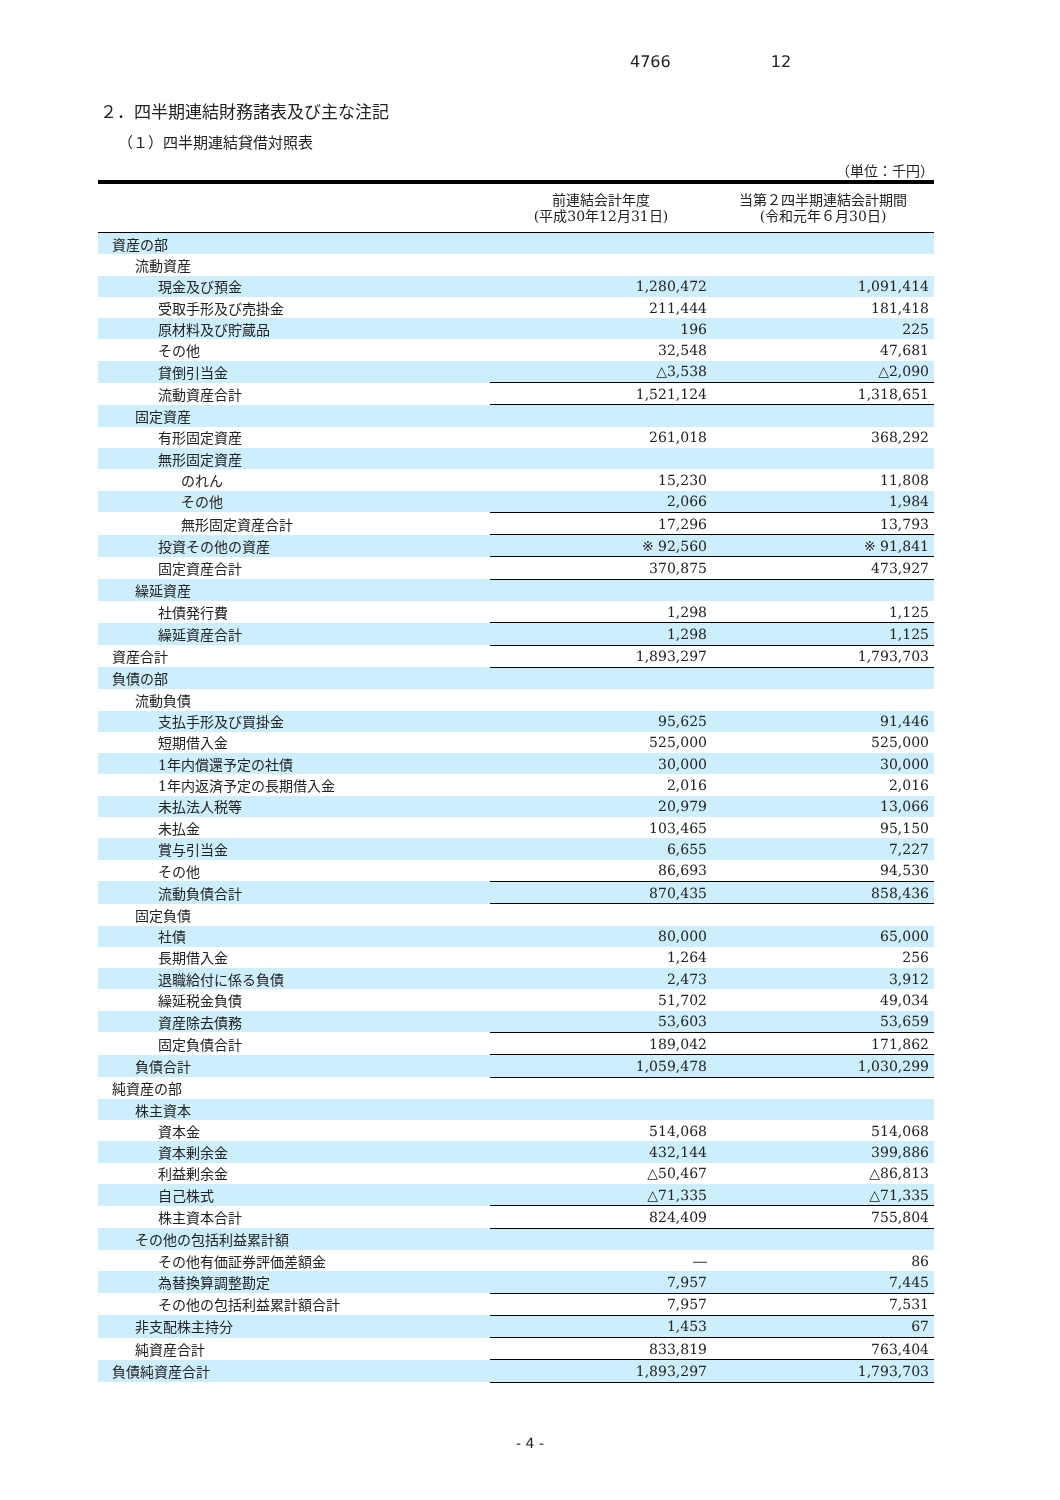4766 12
２．四半期連結財務諸表及び主な注記
（１）四半期連結貸借対照表
（単位：千円）
| | 前連結会計年度 (平成30年12月31日) | 当第２四半期連結会計期間 (令和元年６月30日) |
| --- | --- | --- |
| 資産の部 | | |
| 流動資産 | | |
| 現金及び預金 | 1,280,472 | 1,091,414 |
| 受取手形及び売掛金 | 211,444 | 181,418 |
| 原材料及び貯蔵品 | 196 | 225 |
| その他 | 32,548 | 47,681 |
| 貸倒引当金 | △3,538 | △2,090 |
| 流動資産合計 | 1,521,124 | 1,318,651 |
| 固定資産 | | |
| 有形固定資産 | 261,018 | 368,292 |
| 無形固定資産 | | |
| のれん | 15,230 | 11,808 |
| その他 | 2,066 | 1,984 |
| 無形固定資産合計 | 17,296 | 13,793 |
| 投資その他の資産 | ※ 92,560 | ※ 91,841 |
| 固定資産合計 | 370,875 | 473,927 |
| 繰延資産 | | |
| 社債発行費 | 1,298 | 1,125 |
| 繰延資産合計 | 1,298 | 1,125 |
| 資産合計 | 1,893,297 | 1,793,703 |
| 負債の部 | | |
| 流動負債 | | |
| 支払手形及び買掛金 | 95,625 | 91,446 |
| 短期借入金 | 525,000 | 525,000 |
| 1年内償還予定の社債 | 30,000 | 30,000 |
| 1年内返済予定の長期借入金 | 2,016 | 2,016 |
| 未払法人税等 | 20,979 | 13,066 |
| 未払金 | 103,465 | 95,150 |
| 賞与引当金 | 6,655 | 7,227 |
| その他 | 86,693 | 94,530 |
| 流動負債合計 | 870,435 | 858,436 |
| 固定負債 | | |
| 社債 | 80,000 | 65,000 |
| 長期借入金 | 1,264 | 256 |
| 退職給付に係る負債 | 2,473 | 3,912 |
| 繰延税金負債 | 51,702 | 49,034 |
| 資産除去債務 | 53,603 | 53,659 |
| 固定負債合計 | 189,042 | 171,862 |
| 負債合計 | 1,059,478 | 1,030,299 |
| 純資産の部 | | |
| 株主資本 | | |
| 資本金 | 514,068 | 514,068 |
| 資本剰余金 | 432,144 | 399,886 |
| 利益剰余金 | △50,467 | △86,813 |
| 自己株式 | △71,335 | △71,335 |
| 株主資本合計 | 824,409 | 755,804 |
| その他の包括利益累計額 | | |
| その他有価証券評価差額金 | ― | 86 |
| 為替換算調整勘定 | 7,957 | 7,445 |
| その他の包括利益累計額合計 | 7,957 | 7,531 |
| 非支配株主持分 | 1,453 | 67 |
| 純資産合計 | 833,819 | 763,404 |
| 負債純資産合計 | 1,893,297 | 1,793,703 |
- 4 -